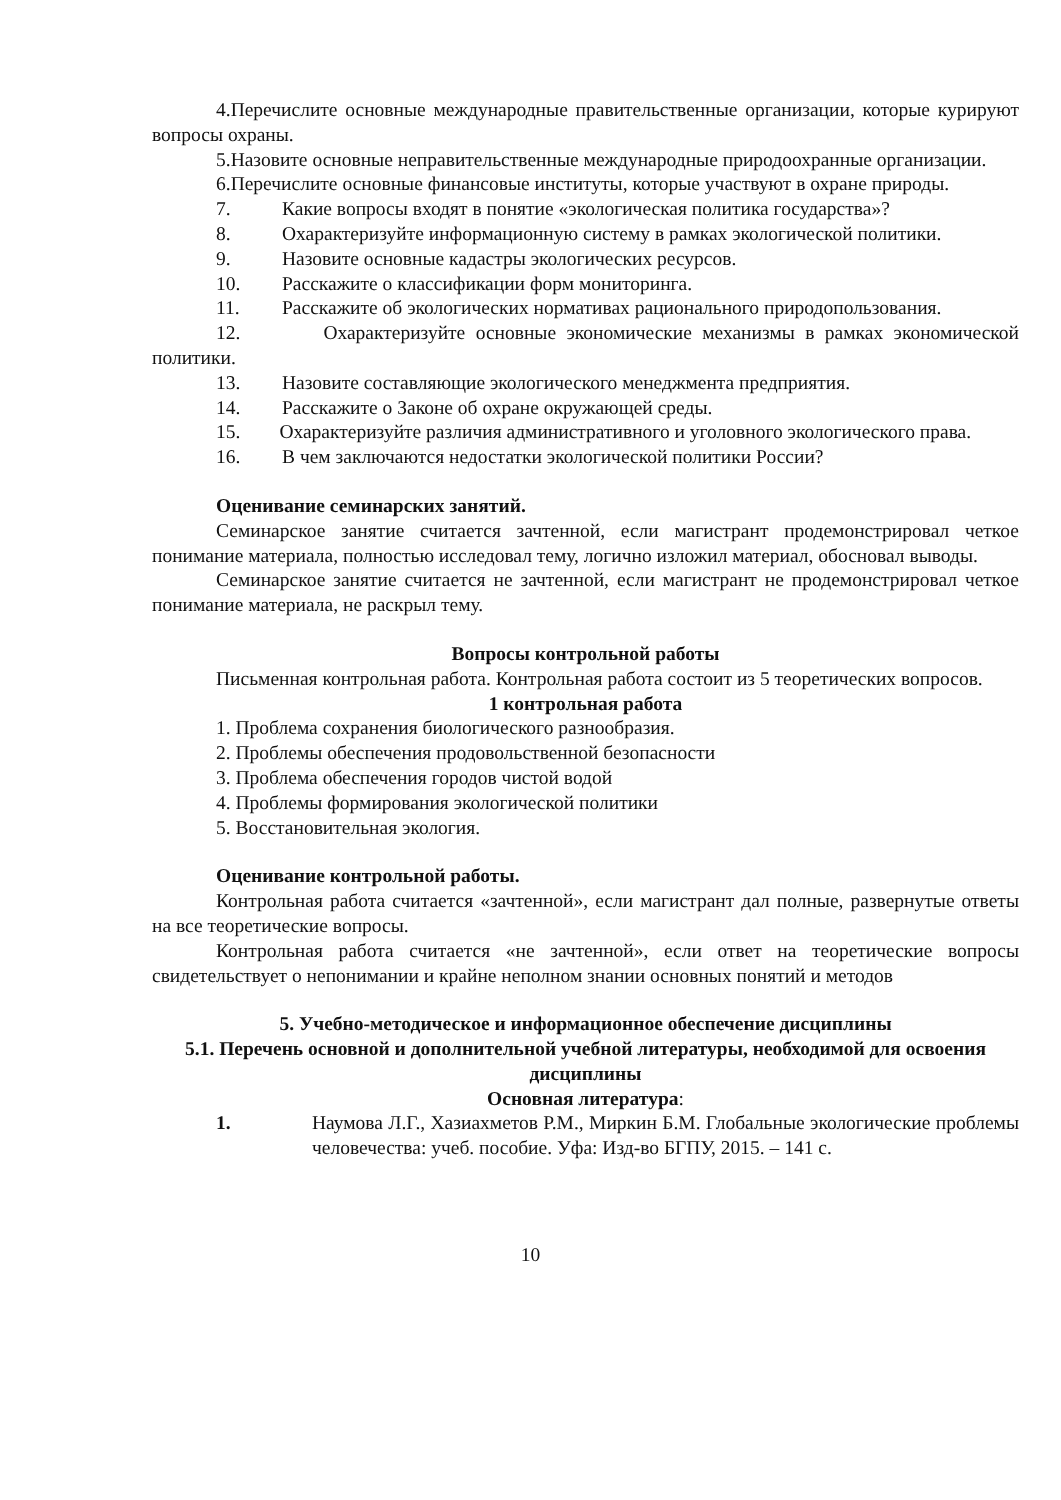4.Перечислите основные международные правительственные организации, которые курируют вопросы охраны.
5.Назовите основные неправительственные международные природоохранные организации.
6.Перечислите основные финансовые институты, которые участвуют в охране природы.
7. Какие вопросы входят в понятие «экологическая политика государства»?
8. Охарактеризуйте информационную систему в рамках экологической политики.
9. Назовите основные кадастры экологических ресурсов.
10. Расскажите о классификации форм мониторинга.
11. Расскажите об экологических нормативах рационального природопользования.
12. Охарактеризуйте основные экономические механизмы в рамках экономической политики.
13. Назовите составляющие экологического менеджмента предприятия.
14. Расскажите о Законе об охране окружающей среды.
15. Охарактеризуйте различия административного и уголовного экологического права.
16. В чем заключаются недостатки экологической политики России?
Оценивание семинарских занятий.
Семинарское занятие считается зачтенной, если магистрант продемонстрировал четкое понимание материала, полностью исследовал тему, логично изложил материал, обосновал выводы.
Семинарское занятие считается не зачтенной, если магистрант не продемонстрировал четкое понимание материала, не раскрыл тему.
Вопросы контрольной работы
Письменная контрольная работа. Контрольная работа состоит из 5 теоретических вопросов.
1 контрольная работа
1. Проблема сохранения биологического разнообразия.
2. Проблемы обеспечения продовольственной безопасности
3. Проблема обеспечения городов чистой водой
4. Проблемы формирования экологической политики
5. Восстановительная экология.
Оценивание контрольной работы.
Контрольная работа считается «зачтенной», если магистрант дал полные, развернутые ответы на все теоретические вопросы.
Контрольная работа считается «не зачтенной», если ответ на теоретические вопросы свидетельствует о непонимании и крайне неполном знании основных понятий и методов
5. Учебно-методическое и информационное обеспечение дисциплины
5.1. Перечень основной и дополнительной учебной литературы, необходимой для освоения дисциплины
Основная литература:
1. Наумова Л.Г., Хазиахметов Р.М., Миркин Б.М. Глобальные экологические проблемы человечества: учеб. пособие. Уфа: Изд-во БГПУ, 2015. – 141 с.
10